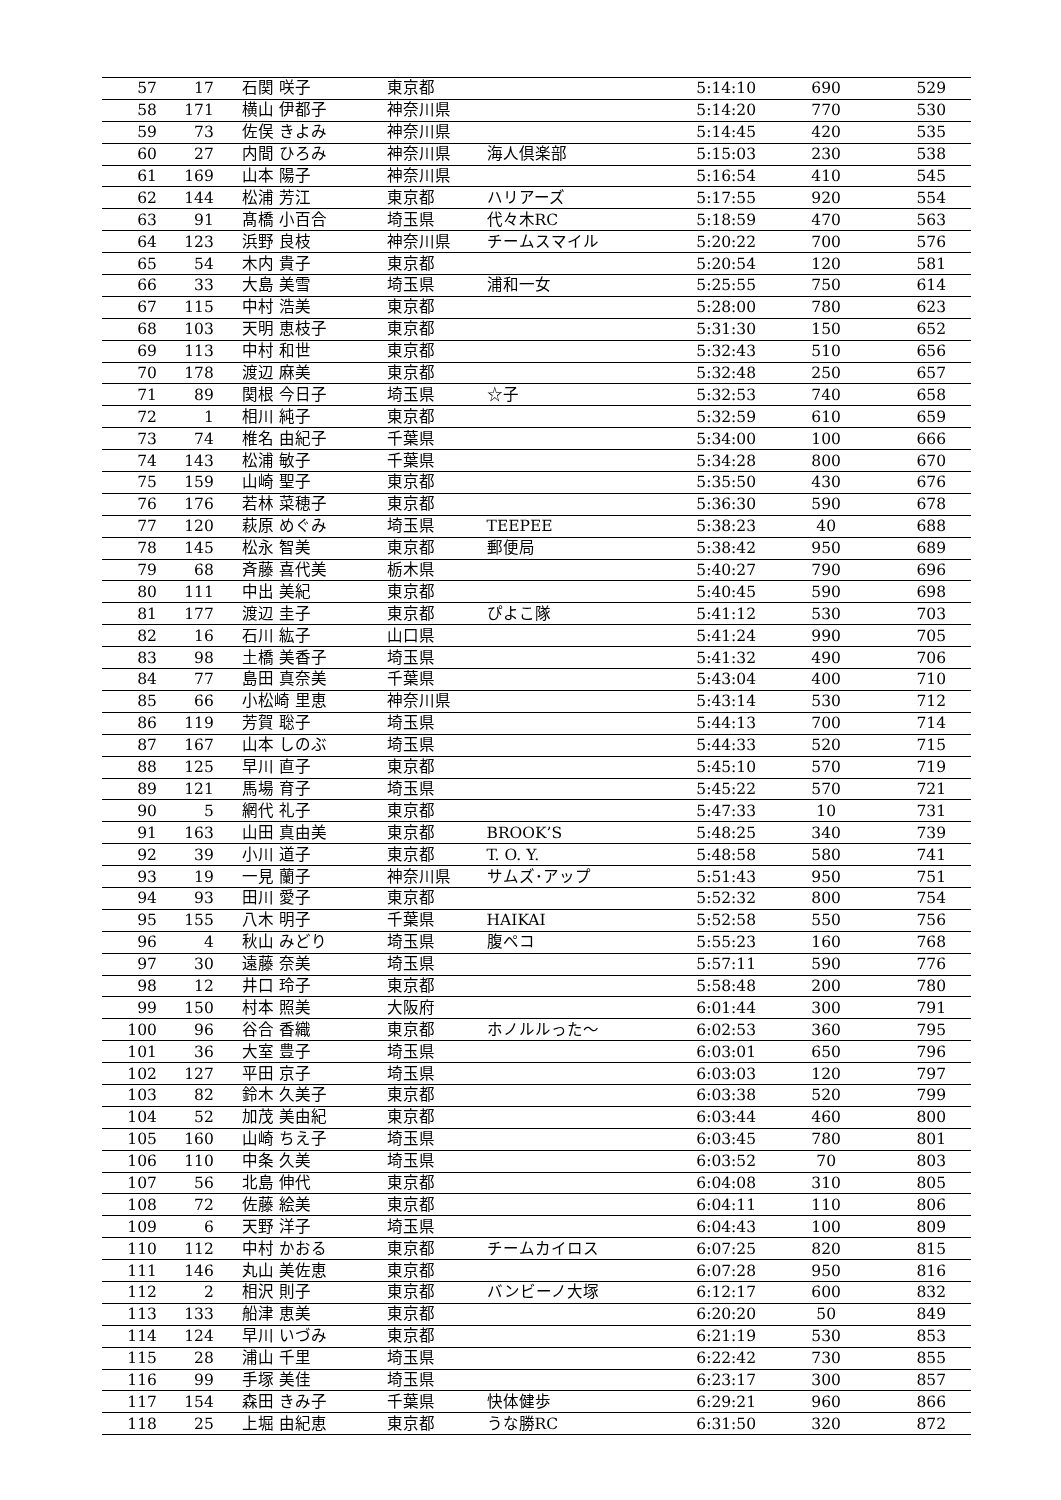| 57 | 17 | 石関 咲子 | 東京都 | | 5:14:10 | 690 | 529 |
| 58 | 171 | 横山 伊都子 | 神奈川県 | | 5:14:20 | 770 | 530 |
| 59 | 73 | 佐俣 きよみ | 神奈川県 | | 5:14:45 | 420 | 535 |
| 60 | 27 | 内間 ひろみ | 神奈川県 | 海人倶楽部 | 5:15:03 | 230 | 538 |
| 61 | 169 | 山本 陽子 | 神奈川県 | | 5:16:54 | 410 | 545 |
| 62 | 144 | 松浦 芳江 | 東京都 | ハリアーズ | 5:17:55 | 920 | 554 |
| 63 | 91 | 髙橋 小百合 | 埼玉県 | 代々木RC | 5:18:59 | 470 | 563 |
| 64 | 123 | 浜野 良枝 | 神奈川県 | チームスマイル | 5:20:22 | 700 | 576 |
| 65 | 54 | 木内 貴子 | 東京都 | | 5:20:54 | 120 | 581 |
| 66 | 33 | 大島 美雪 | 埼玉県 | 浦和一女 | 5:25:55 | 750 | 614 |
| 67 | 115 | 中村 浩美 | 東京都 | | 5:28:00 | 780 | 623 |
| 68 | 103 | 天明 恵枝子 | 東京都 | | 5:31:30 | 150 | 652 |
| 69 | 113 | 中村 和世 | 東京都 | | 5:32:43 | 510 | 656 |
| 70 | 178 | 渡辺 麻美 | 東京都 | | 5:32:48 | 250 | 657 |
| 71 | 89 | 関根 今日子 | 埼玉県 | ☆子 | 5:32:53 | 740 | 658 |
| 72 | 1 | 相川 純子 | 東京都 | | 5:32:59 | 610 | 659 |
| 73 | 74 | 椎名 由紀子 | 千葉県 | | 5:34:00 | 100 | 666 |
| 74 | 143 | 松浦 敏子 | 千葉県 | | 5:34:28 | 800 | 670 |
| 75 | 159 | 山崎 聖子 | 東京都 | | 5:35:50 | 430 | 676 |
| 76 | 176 | 若林 菜穂子 | 東京都 | | 5:36:30 | 590 | 678 |
| 77 | 120 | 萩原 めぐみ | 埼玉県 | TEEPEE | 5:38:23 | 40 | 688 |
| 78 | 145 | 松永 智美 | 東京都 | 郵便局 | 5:38:42 | 950 | 689 |
| 79 | 68 | 斉藤 喜代美 | 栃木県 | | 5:40:27 | 790 | 696 |
| 80 | 111 | 中出 美紀 | 東京都 | | 5:40:45 | 590 | 698 |
| 81 | 177 | 渡辺 圭子 | 東京都 | ぴよこ隊 | 5:41:12 | 530 | 703 |
| 82 | 16 | 石川 紘子 | 山口県 | | 5:41:24 | 990 | 705 |
| 83 | 98 | 土橋 美香子 | 埼玉県 | | 5:41:32 | 490 | 706 |
| 84 | 77 | 島田 真奈美 | 千葉県 | | 5:43:04 | 400 | 710 |
| 85 | 66 | 小松崎 里恵 | 神奈川県 | | 5:43:14 | 530 | 712 |
| 86 | 119 | 芳賀 聡子 | 埼玉県 | | 5:44:13 | 700 | 714 |
| 87 | 167 | 山本 しのぶ | 埼玉県 | | 5:44:33 | 520 | 715 |
| 88 | 125 | 早川 直子 | 東京都 | | 5:45:10 | 570 | 719 |
| 89 | 121 | 馬場 育子 | 埼玉県 | | 5:45:22 | 570 | 721 |
| 90 | 5 | 網代 礼子 | 東京都 | | 5:47:33 | 10 | 731 |
| 91 | 163 | 山田 真由美 | 東京都 | BROOK’S | 5:48:25 | 340 | 739 |
| 92 | 39 | 小川 道子 | 東京都 | T. O. Y. | 5:48:58 | 580 | 741 |
| 93 | 19 | 一見 蘭子 | 神奈川県 | サムズ･アップ | 5:51:43 | 950 | 751 |
| 94 | 93 | 田川 愛子 | 東京都 | | 5:52:32 | 800 | 754 |
| 95 | 155 | 八木 明子 | 千葉県 | HAIKAI | 5:52:58 | 550 | 756 |
| 96 | 4 | 秋山 みどり | 埼玉県 | 腹ペコ | 5:55:23 | 160 | 768 |
| 97 | 30 | 遠藤 奈美 | 埼玉県 | | 5:57:11 | 590 | 776 |
| 98 | 12 | 井口 玲子 | 東京都 | | 5:58:48 | 200 | 780 |
| 99 | 150 | 村本 照美 | 大阪府 | | 6:01:44 | 300 | 791 |
| 100 | 96 | 谷合 香織 | 東京都 | ホノルルった～ | 6:02:53 | 360 | 795 |
| 101 | 36 | 大室 豊子 | 埼玉県 | | 6:03:01 | 650 | 796 |
| 102 | 127 | 平田 京子 | 埼玉県 | | 6:03:03 | 120 | 797 |
| 103 | 82 | 鈴木 久美子 | 東京都 | | 6:03:38 | 520 | 799 |
| 104 | 52 | 加茂 美由紀 | 東京都 | | 6:03:44 | 460 | 800 |
| 105 | 160 | 山崎 ちえ子 | 埼玉県 | | 6:03:45 | 780 | 801 |
| 106 | 110 | 中条 久美 | 埼玉県 | | 6:03:52 | 70 | 803 |
| 107 | 56 | 北島 伸代 | 東京都 | | 6:04:08 | 310 | 805 |
| 108 | 72 | 佐藤 絵美 | 東京都 | | 6:04:11 | 110 | 806 |
| 109 | 6 | 天野 洋子 | 埼玉県 | | 6:04:43 | 100 | 809 |
| 110 | 112 | 中村 かおる | 東京都 | チームカイロス | 6:07:25 | 820 | 815 |
| 111 | 146 | 丸山 美佐恵 | 東京都 | | 6:07:28 | 950 | 816 |
| 112 | 2 | 相沢 則子 | 東京都 | バンビーノ大塚 | 6:12:17 | 600 | 832 |
| 113 | 133 | 船津 恵美 | 東京都 | | 6:20:20 | 50 | 849 |
| 114 | 124 | 早川 いづみ | 東京都 | | 6:21:19 | 530 | 853 |
| 115 | 28 | 浦山 千里 | 埼玉県 | | 6:22:42 | 730 | 855 |
| 116 | 99 | 手塚 美佳 | 埼玉県 | | 6:23:17 | 300 | 857 |
| 117 | 154 | 森田 きみ子 | 千葉県 | 快体健歩 | 6:29:21 | 960 | 866 |
| 118 | 25 | 上堀 由紀恵 | 東京都 | うな勝RC | 6:31:50 | 320 | 872 |